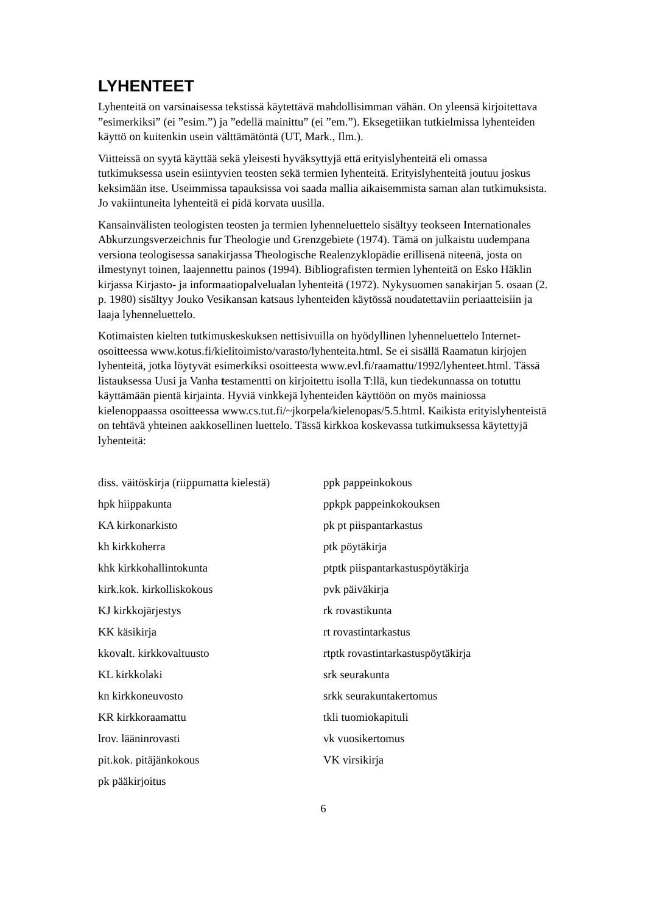LYHENTEET
Lyhenteitä on varsinaisessa tekstissä käytettävä mahdollisimman vähän. On yleensä kirjoitettava ”esimerkiksi” (ei ”esim.”) ja ”edellä mainittu” (ei ”em.”). Eksegetiikan tutkielmissa lyhenteiden käyttö on kuitenkin usein välttämätöntä (UT, Mark., Ilm.).
Viitteissä on syytä käyttää sekä yleisesti hyväksyttyjä että erityislyhenteitä eli omassa tutkimuksessa usein esiintyvien teosten sekä termien lyhenteitä. Erityislyhenteitä joutuu joskus keksimään itse. Useimmissa tapauksissa voi saada mallia aikaisemmista saman alan tutkimuksista. Jo vakiintuneita lyhenteitä ei pidä korvata uusilla.
Kansainvälisten teologisten teosten ja termien lyhenneluettelo sisältyy teokseen Internationales Abkurzungsverzeichnis fur Theologie und Grenzgebiete (1974). Tämä on julkaistu uudempana versiona teologisessa sanakirjassa Theologische Realenzyklopädie erillisenä niteenä, josta on ilmestynyt toinen, laajennettu painos (1994). Bibliografisten termien lyhenteitä on Esko Häklin kirjassa Kirjasto- ja informaatiopalvelualan lyhenteitä (1972). Nykysuomen sanakirjan 5. osaan (2. p. 1980) sisältyy Jouko Vesikansan katsaus lyhenteiden käytössä noudatettaviin periaatteisiin ja laaja lyhenneluettelo.
Kotimaisten kielten tutkimuskeskuksen nettisivuilla on hyödyllinen lyhenneluettelo Internet-osoitteessa www.kotus.fi/kielitoimisto/varasto/lyhenteita.html. Se ei sisällä Raamatun kirjojen lyhenteitä, jotka löytyvät esimerkiksi osoitteesta www.evl.fi/raamattu/1992/lyhenteet.html. Tässä listauksessa Uusi ja Vanha testamentti on kirjoitettu isolla T:llä, kun tiedekunnassa on totuttu käyttämään pientä kirjainta. Hyviä vinkkejä lyhenteiden käyttöön on myös mainiossa kielenoppaassa osoitteessa www.cs.tut.fi/~jkorpela/kielenopas/5.5.html. Kaikista erityislyhenteistä on tehtävä yhteinen aakkosellinen luettelo. Tässä kirkkoa koskevassa tutkimuksessa käytettyjä lyhenteitä:
diss. väitöskirja (riippumatta kielestä)
hpk hiippakunta
KA kirkonarkisto
kh kirkkoherra
khk kirkkohallintokunta
kirk.kok. kirkolliskokous
KJ kirkkojärjestys
KK käsikirja
kkovalt. kirkkovaltuusto
KL kirkkolaki
kn kirkkoneuvosto
KR kirkkoraamattu
lrov. lääninrovasti
pit.kok. pitäjänkokous
pk pääkirjoitus
ppk pappeinkokous
ppkpk pappeinkokouksen
pk pt piispantarkastus
ptk pöytäkirja
ptptk piispantarkastuspöytäkirja
pvk päiväkirja
rk rovastikunta
rt rovastintarkastus
rtptk rovastintarkastuspöytäkirja
srk seurakunta
srkk seurakuntakertomus
tkli tuomiokapituli
vk vuosikertomus
VK virsikirja
6